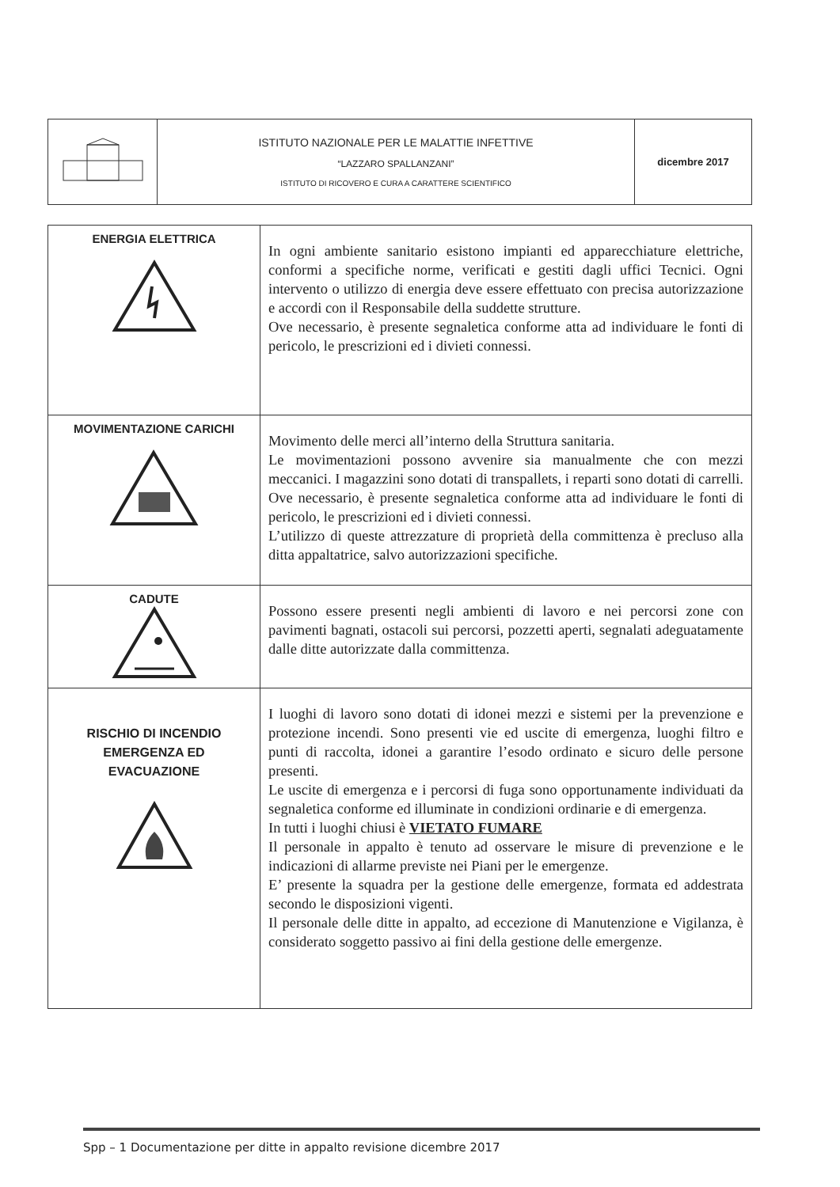| | ISTITUTO NAZIONALE PER LE MALATTIE INFETTIVE “LAZZARO SPALLANZANI” ISTITUTO DI RICOVERO E CURA A CARATTERE SCIENTIFICO | dicembre 2017 |
| ENERGIA ELETTRICA | In ogni ambiente sanitario esistono impianti ed apparecchiature elettriche, conformi a specifiche norme, verificati e gestiti dagli uffici Tecnici. Ogni intervento o utilizzo di energia deve essere effettuato con precisa autorizzazione e accordi con il Responsabile della suddette strutture. Ove necessario, è presente segnaletica conforme atta ad individuare le fonti di pericolo, le prescrizioni ed i divieti connessi. |
| MOVIMENTAZIONE CARICHI | Movimento delle merci all’interno della Struttura sanitaria. Le movimentazioni possono avvenire sia manualmente che con mezzi meccanici. I magazzini sono dotati di transpallets, i reparti sono dotati di carrelli. Ove necessario, è presente segnaletica conforme atta ad individuare le fonti di pericolo, le prescrizioni ed i divieti connessi. L’utilizzo di queste attrezzature di proprietà della committenza è precluso alla ditta appaltatrice, salvo autorizzazioni specifiche. |
| CADUTE | Possono essere presenti negli ambienti di lavoro e nei percorsi zone con pavimenti bagnati, ostacoli sui percorsi, pozzetti aperti, segnalati adeguatamente dalle ditte autorizzate dalla committenza. |
| RISCHIO DI INCENDIO EMERGENZA ED EVACUAZIONE | I luoghi di lavoro sono dotati di idonei mezzi e sistemi per la prevenzione e protezione incendi. Sono presenti vie ed uscite di emergenza, luoghi filtro e punti di raccolta, idonei a garantire l’esodo ordinato e sicuro delle persone presenti. Le uscite di emergenza e i percorsi di fuga sono opportunamente individuati da segnaletica conforme ed illuminate in condizioni ordinarie e di emergenza. In tutti i luoghi chiusi è VIETATO FUMARE Il personale in appalto è tenuto ad osservare le misure di prevenzione e le indicazioni di allarme previste nei Piani per le emergenze. E’ presente la squadra per la gestione delle emergenze, formata ed addestrata secondo le disposizioni vigenti. Il personale delle ditte in appalto, ad eccezione di Manutenzione e Vigilanza, è considerato soggetto passivo ai fini della gestione delle emergenze. |
Spp – 1 Documentazione per ditte in appalto revisione dicembre 2017